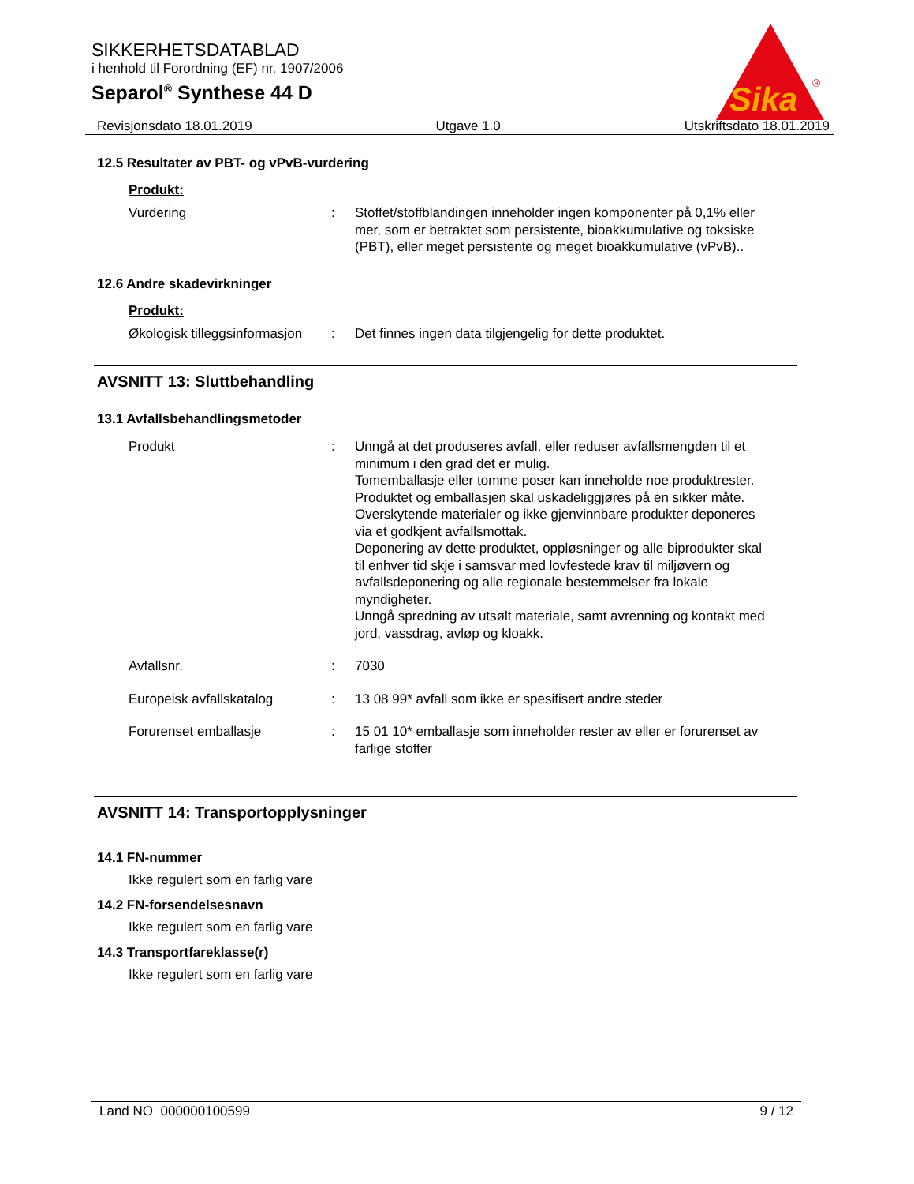Sika
®
SIKKERHETSDATABLAD
i henhold til Forordning (EF) nr. 1907/2006
Separol<sup>®</sup> Synthese 44 D
Revisjonsdato 18.01.2019 Utgave 1.0 Utskriftsdato 18.01.2019
12.5 Resultater av PBT- og vPvB-vurdering
Produkt:
Vurdering : Stoffet/stoffblandingen inneholder ingen komponenter på 0,1% eller mer, som er betraktet som persistente, bioakkumulative og toksiske (PBT), eller meget persistente og meget bioakkumulative (vPvB)..
12.6 Andre skadevirkninger
Produkt:
Økologisk tilleggsinformasjon
: Det finnes ingen data tilgjengelig for dette produktet.
AVSNITT 13: Sluttbehandling
13.1 Avfallsbehandlingsmetoder
Produkt : Unngå at det produseres avfall, eller reduser avfallsmengden til et minimum i den grad det er mulig.
Tomemballasje eller tomme poser kan inneholde noe produktrester.
Produktet og emballasjen skal uskadeliggjøres på en sikker måte.
Overskytende materialer og ikke gjenvinnbare produkter deponeres via et godkjent avfallsmottak.
Deponering av dette produktet, oppløsninger og alle biprodukter skal til enhver tid skje i samsvar med lovfestede krav til miljøvern og avfallsdeponering og alle regionale bestemmelser fra lokale myndigheter.
Unngå spredning av utsølt materiale, samt avrenning og kontakt med jord, vassdrag, avløp og kloakk.
Avfallsnr. : 7030
Europeisk avfallskatalog : 13 08 99* avfall som ikke er spesifisert andre steder
Forurenset emballasje : 15 01 10* emballasje som inneholder rester av eller er forurenset av farlige stoffer
AVSNITT 14: Transportopplysninger
14.1 FN-nummer
Ikke regulert som en farlig vare
14.2 FN-forsendelsesnavn
Ikke regulert som en farlig vare
14.3 Transportfareklasse(r)
Ikke regulert som en farlig vare
Land NO 000000100599 9 / 12